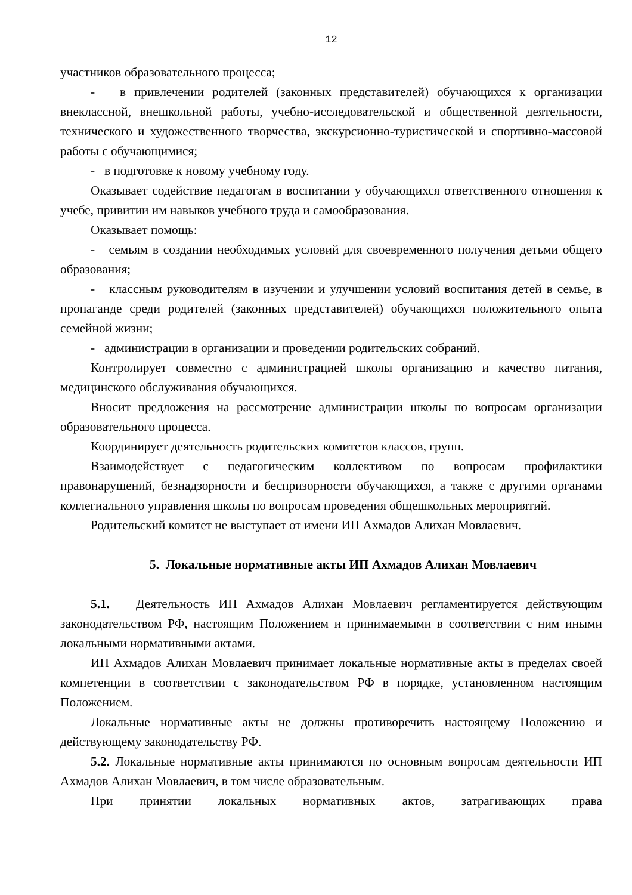12
участников образовательного процесса;
- в привлечении родителей (законных представителей) обучающихся к организации внеклассной, внешкольной работы, учебно-исследовательской и общественной деятельности, технического и художественного творчества, экскурсионно-туристической и спортивно-массовой работы с обучающимися;
- в подготовке к новому учебному году.
Оказывает содействие педагогам в воспитании у обучающихся ответственного отношения к учебе, привитии им навыков учебного труда и самообразования.
Оказывает помощь:
- семьям в создании необходимых условий для своевременного получения детьми общего образования;
- классным руководителям в изучении и улучшении условий воспитания детей в семье, в пропаганде среди родителей (законных представителей) обучающихся положительного опыта семейной жизни;
- администрации в организации и проведении родительских собраний.
Контролирует совместно с администрацией школы организацию и качество питания, медицинского обслуживания обучающихся.
Вносит предложения на рассмотрение администрации школы по вопросам организации образовательного процесса.
Координирует деятельность родительских комитетов классов, групп.
Взаимодействует с педагогическим коллективом по вопросам профилактики правонарушений, безнадзорности и беспризорности обучающихся, а также с другими органами коллегиального управления школы по вопросам проведения общешкольных мероприятий.
Родительский комитет не выступает от имени ИП Ахмадов Алихан Мовлаевич.
5. Локальные нормативные акты ИП Ахмадов Алихан Мовлаевич
5.1. Деятельность ИП Ахмадов Алихан Мовлаевич регламентируется действующим законодательством РФ, настоящим Положением и принимаемыми в соответствии с ним иными локальными нормативными актами.
ИП Ахмадов Алихан Мовлаевич принимает локальные нормативные акты в пределах своей компетенции в соответствии с законодательством РФ в порядке, установленном настоящим Положением.
Локальные нормативные акты не должны противоречить настоящему Положению и действующему законодательству РФ.
5.2. Локальные нормативные акты принимаются по основным вопросам деятельности ИП Ахмадов Алихан Мовлаевич, в том числе образовательным.
При принятии локальных нормативных актов, затрагивающих права